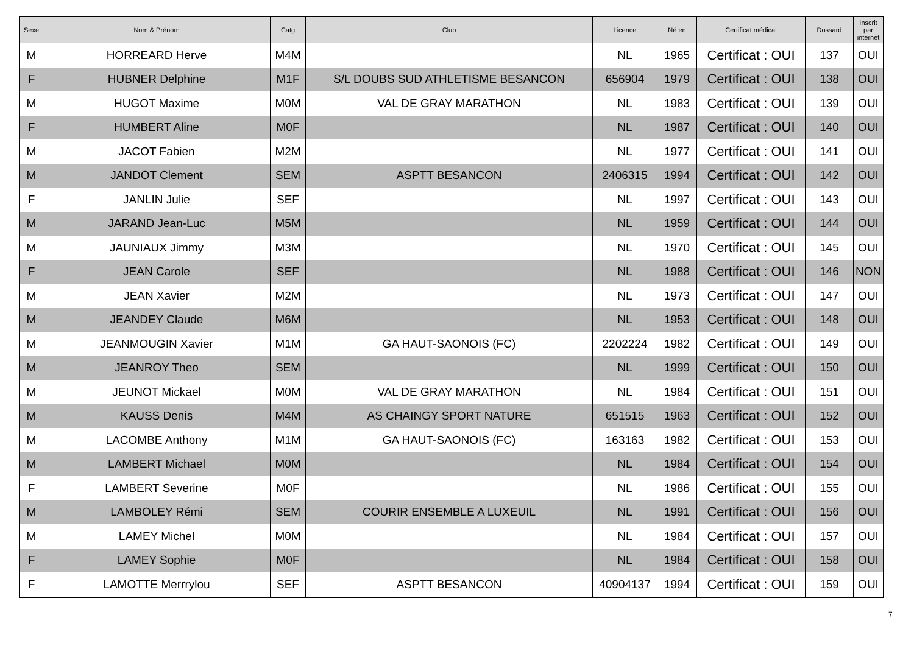| Sexe | Nom & Prénom | Catg | Club | Licence | Né en | Certificat médical | Dossard | Inscrit par internet |
| --- | --- | --- | --- | --- | --- | --- | --- | --- |
| M | HORREARD Herve | M4M | | NL | 1965 | Certificat : OUI | 137 | OUI |
| F | HUBNER Delphine | M1F | S/L DOUBS SUD ATHLETISME BESANCON | 656904 | 1979 | Certificat : OUI | 138 | OUI |
| M | HUGOT Maxime | M0M | VAL DE GRAY MARATHON | NL | 1983 | Certificat : OUI | 139 | OUI |
| F | HUMBERT Aline | M0F | | NL | 1987 | Certificat : OUI | 140 | OUI |
| M | JACOT Fabien | M2M | | NL | 1977 | Certificat : OUI | 141 | OUI |
| M | JANDOT Clement | SEM | ASPTT BESANCON | 2406315 | 1994 | Certificat : OUI | 142 | OUI |
| F | JANLIN Julie | SEF | | NL | 1997 | Certificat : OUI | 143 | OUI |
| M | JARAND Jean-Luc | M5M | | NL | 1959 | Certificat : OUI | 144 | OUI |
| M | JAUNIAUX Jimmy | M3M | | NL | 1970 | Certificat : OUI | 145 | OUI |
| F | JEAN Carole | SEF | | NL | 1988 | Certificat : OUI | 146 | NON |
| M | JEAN Xavier | M2M | | NL | 1973 | Certificat : OUI | 147 | OUI |
| M | JEANDEY Claude | M6M | | NL | 1953 | Certificat : OUI | 148 | OUI |
| M | JEANMOUGIN Xavier | M1M | GA HAUT-SAONOIS (FC) | 2202224 | 1982 | Certificat : OUI | 149 | OUI |
| M | JEANROY Theo | SEM | | NL | 1999 | Certificat : OUI | 150 | OUI |
| M | JEUNOT Mickael | M0M | VAL DE GRAY MARATHON | NL | 1984 | Certificat : OUI | 151 | OUI |
| M | KAUSS Denis | M4M | AS CHAINGY SPORT NATURE | 651515 | 1963 | Certificat : OUI | 152 | OUI |
| M | LACOMBE Anthony | M1M | GA HAUT-SAONOIS (FC) | 163163 | 1982 | Certificat : OUI | 153 | OUI |
| M | LAMBERT Michael | M0M | | NL | 1984 | Certificat : OUI | 154 | OUI |
| F | LAMBERT Severine | M0F | | NL | 1986 | Certificat : OUI | 155 | OUI |
| M | LAMBOLEY Rémi | SEM | COURIR ENSEMBLE A LUXEUIL | NL | 1991 | Certificat : OUI | 156 | OUI |
| M | LAMEY Michel | M0M | | NL | 1984 | Certificat : OUI | 157 | OUI |
| F | LAMEY Sophie | M0F | | NL | 1984 | Certificat : OUI | 158 | OUI |
| F | LAMOTTE Merrrylou | SEF | ASPTT BESANCON | 40904137 | 1994 | Certificat : OUI | 159 | OUI |
7